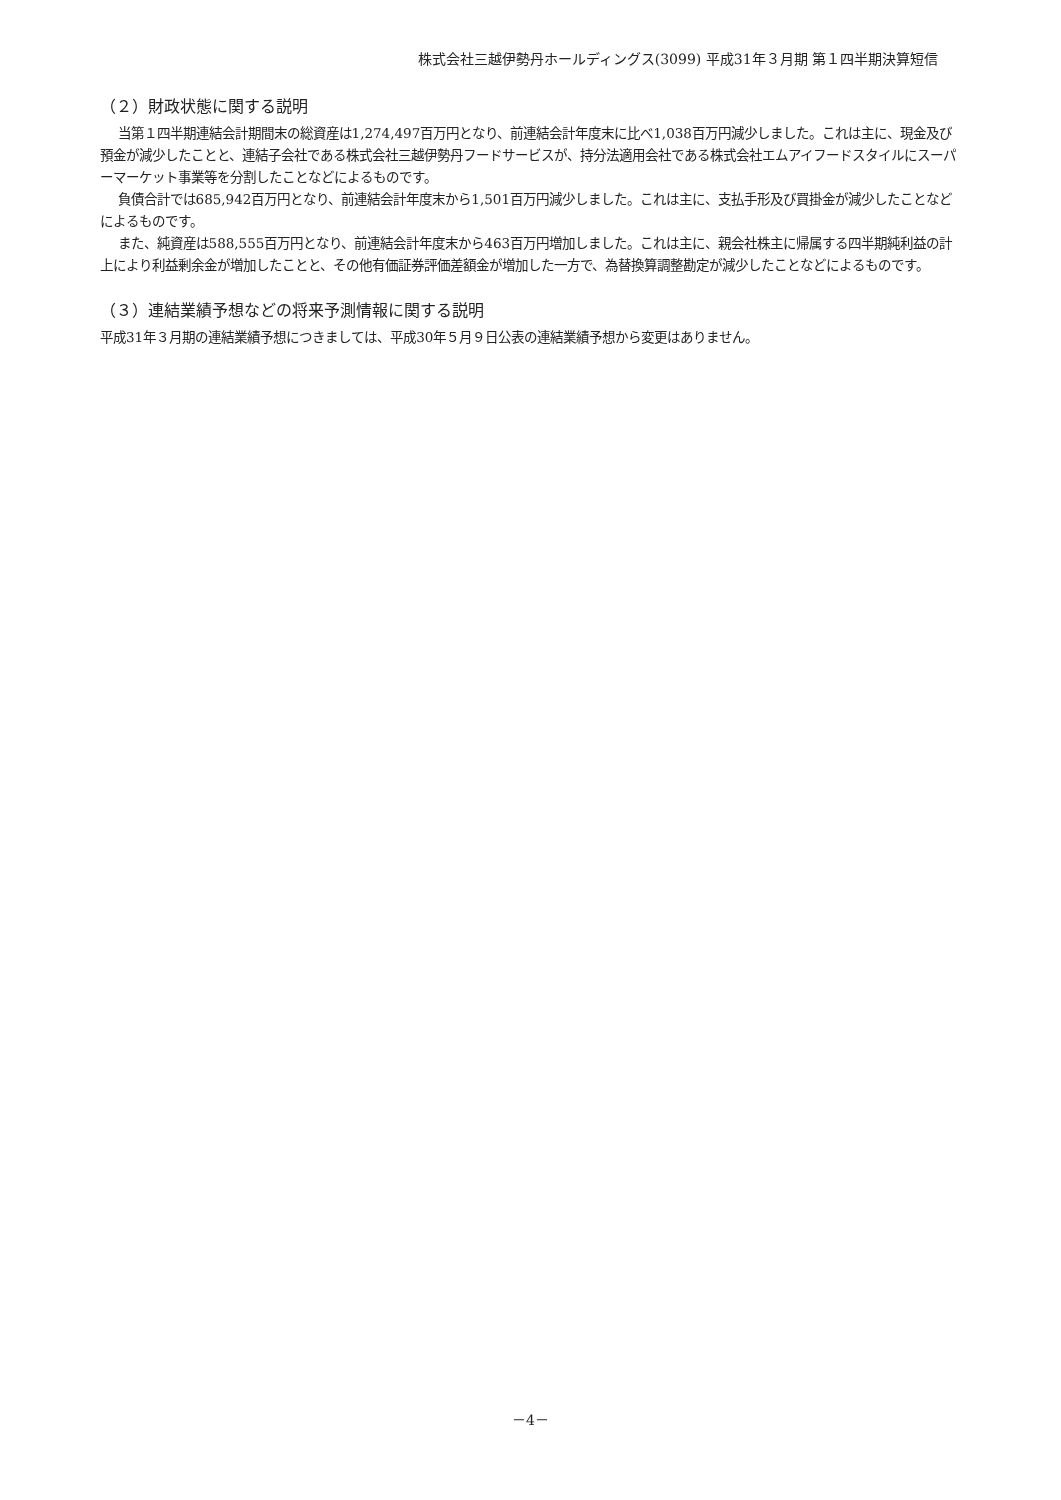株式会社三越伊勢丹ホールディングス(3099) 平成31年３月期 第１四半期決算短信
（２）財政状態に関する説明
当第１四半期連結会計期間末の総資産は1,274,497百万円となり、前連結会計年度末に比べ1,038百万円減少しました。これは主に、現金及び預金が減少したことと、連結子会社である株式会社三越伊勢丹フードサービスが、持分法適用会社である株式会社エムアイフードスタイルにスーパーマーケット事業等を分割したことなどによるものです。
負債合計では685,942百万円となり、前連結会計年度末から1,501百万円減少しました。これは主に、支払手形及び買掛金が減少したことなどによるものです。
また、純資産は588,555百万円となり、前連結会計年度末から463百万円増加しました。これは主に、親会社株主に帰属する四半期純利益の計上により利益剰余金が増加したことと、その他有価証券評価差額金が増加した一方で、為替換算調整勘定が減少したことなどによるものです。
（３）連結業績予想などの将来予測情報に関する説明
平成31年３月期の連結業績予想につきましては、平成30年５月９日公表の連結業績予想から変更はありません。
－4－